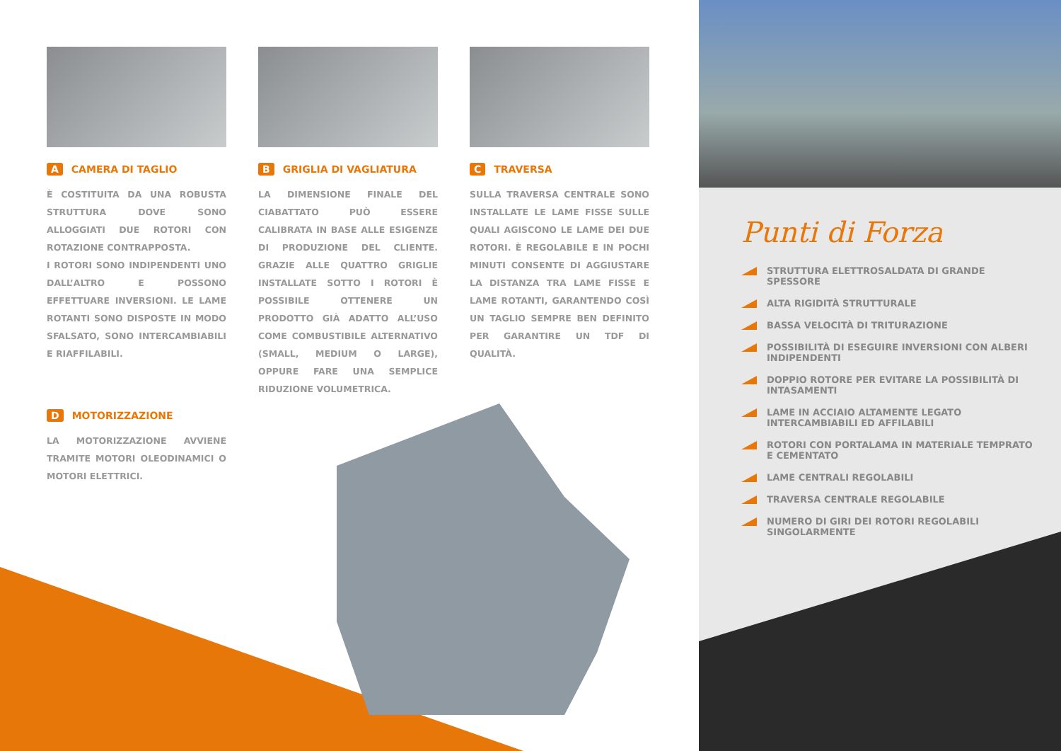A CAMERA DI TAGLIO
È COSTITUITA DA UNA ROBUSTA STRUTTURA DOVE SONO ALLOGGIATI DUE ROTORI CON ROTAZIONE CONTRAPPOSTA.
I ROTORI SONO INDIPENDENTI UNO DALL’ALTRO E POSSONO EFFETTUARE INVERSIONI. LE LAME ROTANTI SONO DISPOSTE IN MODO SFALSATO, SONO INTERCAMBIABILI E RIAFFILABILI.
D MOTORIZZAZIONE
LA MOTORIZZAZIONE AVVIENE TRAMITE MOTORI OLEODINAMICI O MOTORI ELETTRICI.
B GRIGLIA DI VAGLIATURA
LA DIMENSIONE FINALE DEL CIABATTATO PUÒ ESSERE CALIBRATA IN BASE ALLE ESIGENZE DI PRODUZIONE DEL CLIENTE. GRAZIE ALLE QUATTRO GRIGLIE INSTALLATE SOTTO I ROTORI È POSSIBILE OTTENERE UN PRODOTTO GIÀ ADATTO ALL’USO COME COMBUSTIBILE ALTERNATIVO (SMALL, MEDIUM O LARGE), OPPURE FARE UNA SEMPLICE RIDUZIONE VOLUMETRICA.
C TRAVERSA
SULLA TRAVERSA CENTRALE SONO INSTALLATE LE LAME FISSE SULLE QUALI AGISCONO LE LAME DEI DUE ROTORI. È REGOLABILE E IN POCHI MINUTI CONSENTE DI AGGIUSTARE LA DISTANZA TRA LAME FISSE E LAME ROTANTI, GARANTENDO COSÌ UN TAGLIO SEMPRE BEN DEFINITO PER GARANTIRE UN TDF DI QUALITÀ.
Punti di Forza
STRUTTURA ELETTROSALDATA DI GRANDE SPESSORE
ALTA RIGIDITÀ STRUTTURALE
BASSA VELOCITÀ DI TRITURAZIONE
POSSIBILITÀ DI ESEGUIRE INVERSIONI CON ALBERI INDIPENDENTI
DOPPIO ROTORE PER EVITARE LA POSSIBILITÀ DI INTASAMENTI
LAME IN ACCIAIO ALTAMENTE LEGATO INTERCAMBIABILI ED AFFILABILI
ROTORI CON PORTALAMA IN MATERIALE TEMPRATO E CEMENTATO
LAME CENTRALI REGOLABILI
TRAVERSA CENTRALE REGOLABILE
NUMERO DI GIRI DEI ROTORI REGOLABILI SINGOLARMENTE